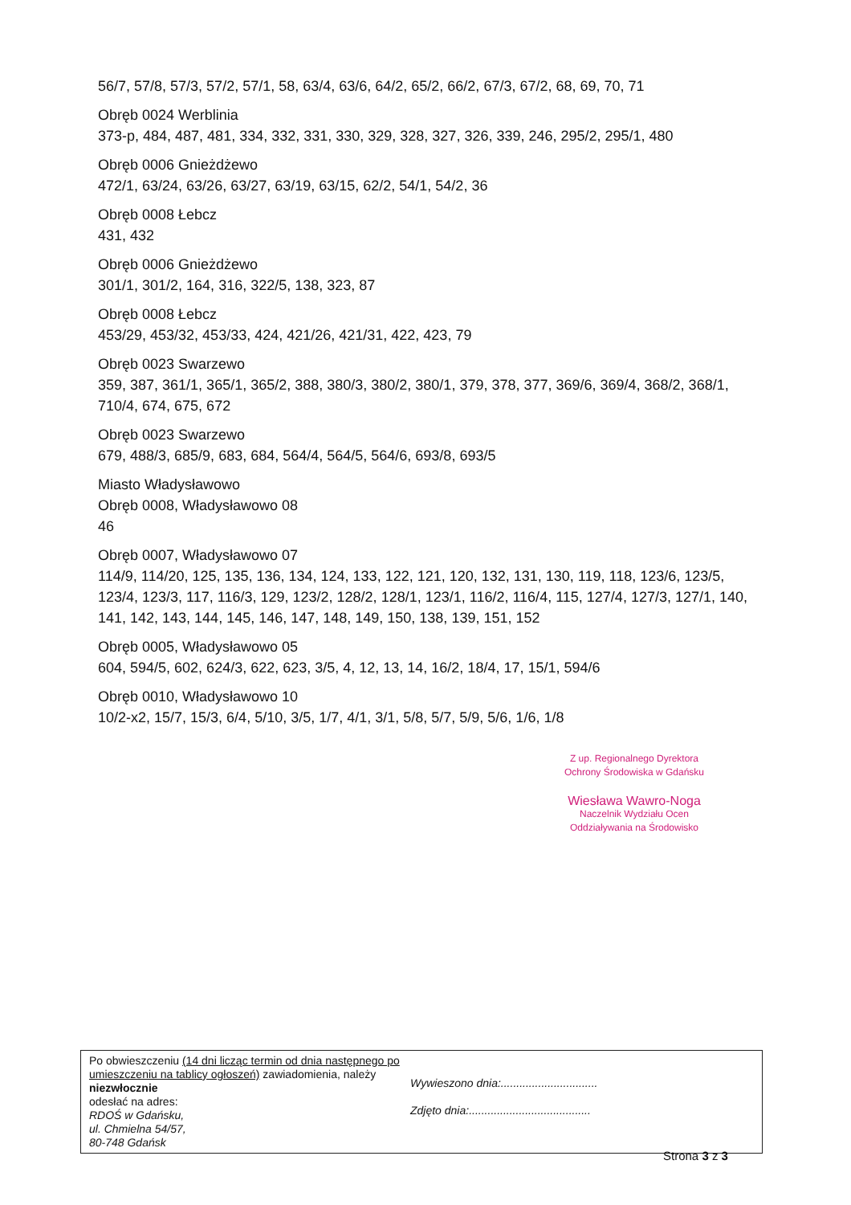56/7, 57/8, 57/3, 57/2, 57/1, 58, 63/4, 63/6, 64/2, 65/2, 66/2, 67/3, 67/2, 68, 69, 70, 71
Obręb 0024 Werblinia
373-p, 484, 487, 481, 334, 332, 331, 330, 329, 328, 327, 326, 339, 246, 295/2, 295/1, 480
Obręb 0006 Gnieżdżewo
472/1, 63/24, 63/26, 63/27, 63/19, 63/15, 62/2, 54/1, 54/2, 36
Obręb 0008 Łebcz
431, 432
Obręb 0006 Gnieżdżewo
301/1, 301/2, 164, 316, 322/5, 138, 323, 87
Obręb 0008 Łebcz
453/29, 453/32, 453/33, 424, 421/26, 421/31, 422, 423, 79
Obręb 0023 Swarzewo
359, 387, 361/1, 365/1, 365/2, 388, 380/3, 380/2, 380/1, 379, 378, 377, 369/6, 369/4, 368/2, 368/1, 710/4, 674, 675, 672
Obręb 0023 Swarzewo
679, 488/3, 685/9, 683, 684, 564/4, 564/5, 564/6, 693/8, 693/5
Miasto Władysławowo
Obręb 0008, Władysławowo 08
46
Obręb 0007, Władysławowo 07
114/9, 114/20, 125, 135, 136, 134, 124, 133, 122, 121, 120, 132, 131, 130, 119, 118, 123/6, 123/5, 123/4, 123/3, 117, 116/3, 129, 123/2, 128/2, 128/1, 123/1, 116/2, 116/4, 115, 127/4, 127/3, 127/1, 140, 141, 142, 143, 144, 145, 146, 147, 148, 149, 150, 138, 139, 151, 152
Obręb 0005, Władysławowo 05
604, 594/5, 602, 624/3, 622, 623, 3/5, 4, 12, 13, 14, 16/2, 18/4, 17, 15/1, 594/6
Obręb 0010, Władysławowo 10
10/2-x2, 15/7, 15/3, 6/4, 5/10, 3/5, 1/7, 4/1, 3/1, 5/8, 5/7, 5/9, 5/6, 1/6, 1/8
Z up. Regionalnego Dyrektora
Ochrony Środowiska w Gdańsku
Wiesława Wawro-Noga
Naczelnik Wydziału Ocen
Oddziaływania na Środowisko
Po obwieszczeniu (14 dni licząc termin od dnia następnego po umieszczeniu na tablicy ogłoszeń) zawiadomienia, należy niezwłocznie
odesłać na adres:
RDOŚ w Gdańsku,
ul. Chmielna 54/57,
80-748 Gdańsk
Wywieszono dnia:...............................
Zdjęto dnia:.......................................
Strona 3 z 3